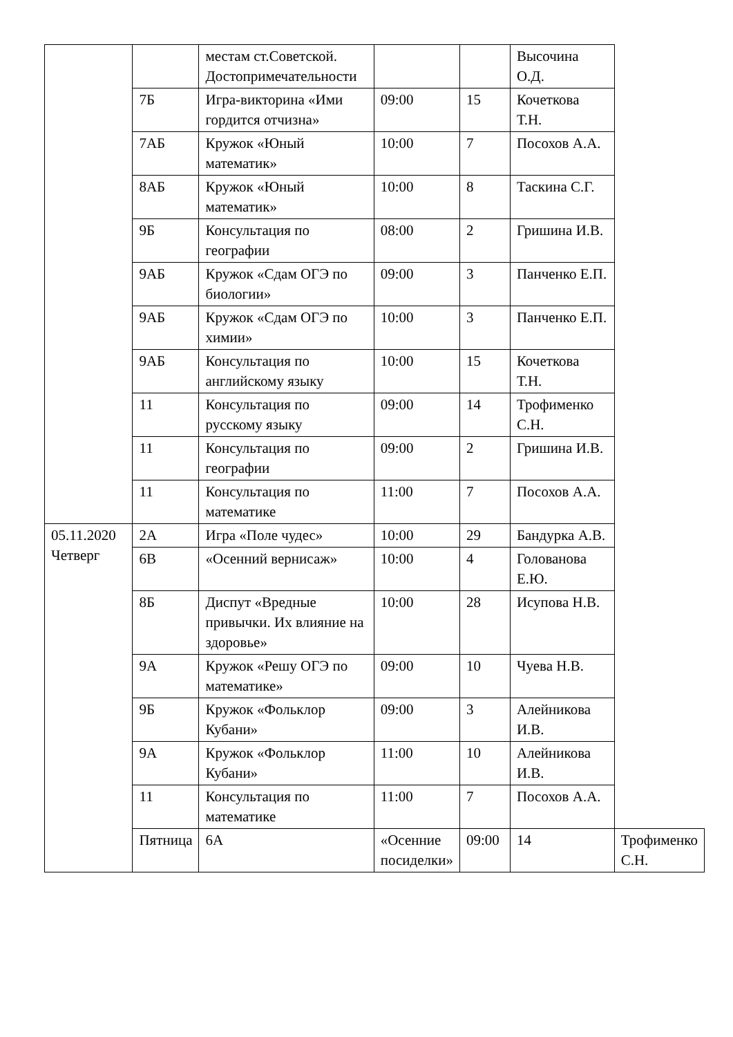| | | местам ст.Советской. Достопримечательности | | | Высочина О.Д. | |
| | 7Б | Игра-викторина «Ими гордится отчизна» | 09:00 | 15 | Кочеткова Т.Н. | |
| | 7АБ | Кружок «Юный математик» | 10:00 | 7 | Посохов А.А. | |
| | 8АБ | Кружок «Юный математик» | 10:00 | 8 | Таскина С.Г. | |
| | 9Б | Консультация по географии | 08:00 | 2 | Гришина И.В. | |
| | 9АБ | Кружок «Сдам ОГЭ по биологии» | 09:00 | 3 | Панченко Е.П. | |
| | 9АБ | Кружок «Сдам ОГЭ по химии» | 10:00 | 3 | Панченко Е.П. | |
| | 9АБ | Консультация по английскому языку | 10:00 | 15 | Кочеткова Т.Н. | |
| | 11 | Консультация по русскому языку | 09:00 | 14 | Трофименко С.Н. | |
| | 11 | Консультация по географии | 09:00 | 2 | Гришина И.В. | |
| | 11 | Консультация по математике | 11:00 | 7 | Посохов А.А. | |
| 05.11.2020 Четверг | 2А | Игра «Поле чудес» | 10:00 | 29 | Бандурка А.В. | |
| | 6В | «Осенний вернисаж» | 10:00 | 4 | Голованова Е.Ю. | |
| | 8Б | Диспут «Вредные привычки. Их влияние на здоровье» | 10:00 | 28 | Исупова Н.В. | |
| | 9А | Кружок «Решу ОГЭ по математике» | 09:00 | 10 | Чуева Н.В. | |
| | 9Б | Кружок «Фольклор Кубани» | 09:00 | 3 | Алейникова И.В. | |
| | 9А | Кружок «Фольклор Кубани» | 11:00 | 10 | Алейникова И.В. | |
| | 11 | Консультация по математике | 11:00 | 7 | Посохов А.А. | |
| | Пятница | 6А | «Осенние посиделки» | 09:00 | 14 | Трофименко С.Н. |